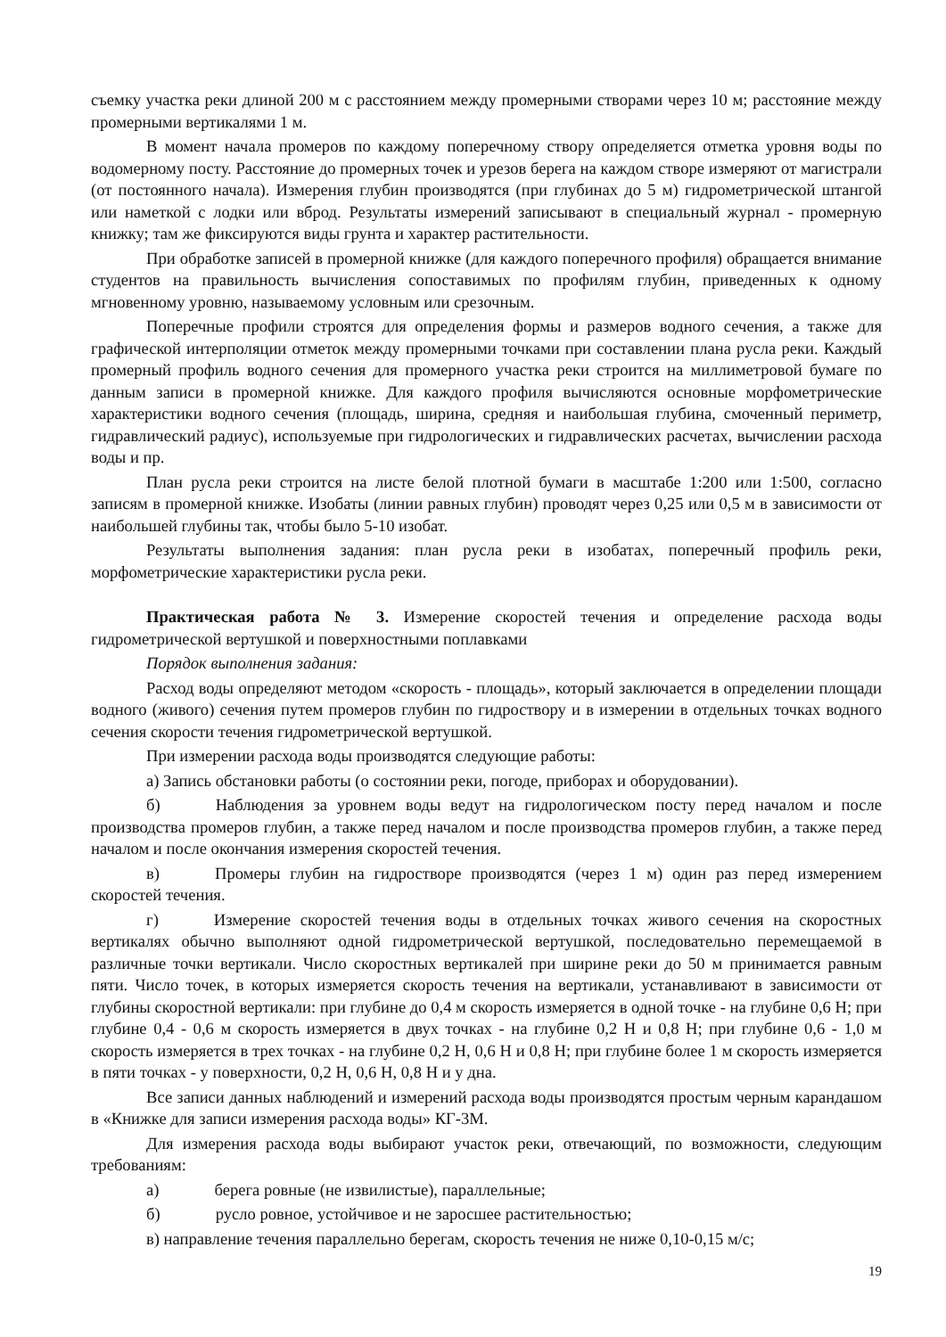съемку участка реки длиной 200 м с расстоянием между промерными створами через 10 м; расстояние между промерными вертикалями 1 м.
В момент начала промеров по каждому поперечному створу определяется отметка уровня воды по водомерному посту. Расстояние до промерных точек и урезов берега на каждом створе измеряют от магистрали (от постоянного начала). Измерения глубин производятся (при глубинах до 5 м) гидрометрической штангой или наметкой с лодки или вброд. Результаты измерений записывают в специальный журнал - промерную книжку; там же фиксируются виды грунта и характер растительности.
При обработке записей в промерной книжке (для каждого поперечного профиля) обращается внимание студентов на правильность вычисления сопоставимых по профилям глубин, приведенных к одному мгновенному уровню, называемому условным или срезочным.
Поперечные профили строятся для определения формы и размеров водного сечения, а также для графической интерполяции отметок между промерными точками при составлении плана русла реки. Каждый промерный профиль водного сечения для промерного участка реки строится на миллиметровой бумаге по данным записи в промерной книжке. Для каждого профиля вычисляются основные морфометрические характеристики водного сечения (площадь, ширина, средняя и наибольшая глубина, смоченный периметр, гидравлический радиус), используемые при гидрологических и гидравлических расчетах, вычислении расхода воды и пр.
План русла реки строится на листе белой плотной бумаги в масштабе 1:200 или 1:500, согласно записям в промерной книжке. Изобаты (линии равных глубин) проводят через 0,25 или 0,5 м в зависимости от наибольшей глубины так, чтобы было 5-10 изобат.
Результаты выполнения задания: план русла реки в изобатах, поперечный профиль реки, морфометрические характеристики русла реки.
Практическая работа № 3. Измерение скоростей течения и определение расхода воды гидрометрической вертушкой и поверхностными поплавками
Порядок выполнения задания:
Расход воды определяют методом «скорость - площадь», который заключается в определении площади водного (живого) сечения путем промеров глубин по гидроствору и в измерении в отдельных точках водного сечения скорости течения гидрометрической вертушкой.
При измерении расхода воды производятся следующие работы:
а) Запись обстановки работы (о состоянии реки, погоде, приборах и оборудовании).
б) Наблюдения за уровнем воды ведут на гидрологическом посту перед началом и после производства промеров глубин, а также перед началом и после производства промеров глубин, а также перед началом и после окончания измерения скоростей течения.
в) Промеры глубин на гидростворе производятся (через 1 м) один раз перед измерением скоростей течения.
г) Измерение скоростей течения воды в отдельных точках живого сечения на скоростных вертикалях обычно выполняют одной гидрометрической вертушкой, последовательно перемещаемой в различные точки вертикали. Число скоростных вертикалей при ширине реки до 50 м принимается равным пяти. Число точек, в которых измеряется скорость течения на вертикали, устанавливают в зависимости от глубины скоростной вертикали: при глубине до 0,4 м скорость измеряется в одной точке - на глубине 0,6 Н; при глубине 0,4 - 0,6 м скорость измеряется в двух точках - на глубине 0,2 Н и 0,8 Н; при глубине 0,6 - 1,0 м скорость измеряется в трех точках - на глубине 0,2 Н, 0,6 Н и 0,8 Н; при глубине более 1 м скорость измеряется в пяти точках - у поверхности, 0,2 Н, 0,6 Н, 0,8 Н и у дна.
Все записи данных наблюдений и измерений расхода воды производятся простым черным карандашом в «Книжке для записи измерения расхода воды» КГ-3М.
Для измерения расхода воды выбирают участок реки, отвечающий, по возможности, следующим требованиям:
а) берега ровные (не извилистые), параллельные;
б) русло ровное, устойчивое и не заросшее растительностью;
в) направление течения параллельно берегам, скорость течения не ниже 0,10-0,15 м/с;
19